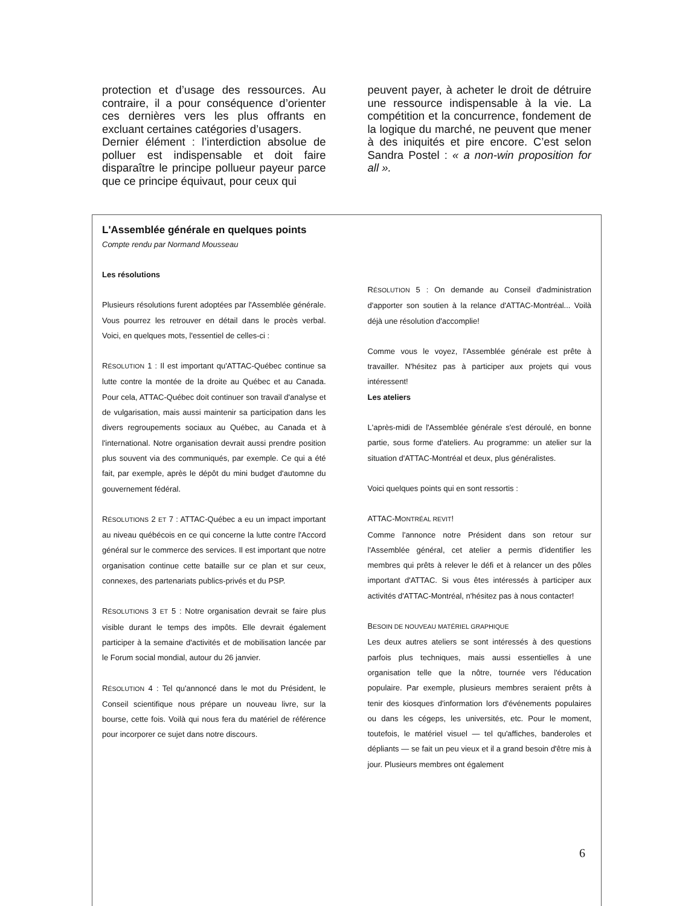protection et d’usage des ressources. Au contraire, il a pour conséquence d’orienter ces dernières vers les plus offrants en excluant certaines catégories d’usagers.
Dernier élément : l’interdiction absolue de polluer est indispensable et doit faire disparaître le principe pollueur payeur parce que ce principe équivaut, pour ceux qui
peuvent payer, à acheter le droit de détruire une ressource indispensable à la vie. La compétition et la concurrence, fondement de la logique du marché, ne peuvent que mener à des iniquités et pire encore. C’est selon Sandra Postel : « a non-win proposition for all ».
L'Assemblée générale en quelques points
Compte rendu par Normand Mousseau
Les résolutions
Plusieurs résolutions furent adoptées par l'Assemblée générale. Vous pourrez les retrouver en détail dans le procès verbal. Voici, en quelques mots, l'essentiel de celles-ci :
RÉSOLUTION 1 : Il est important qu'ATTAC-Québec continue sa lutte contre la montée de la droite au Québec et au Canada. Pour cela, ATTAC-Québec doit continuer son travail d'analyse et de vulgarisation, mais aussi maintenir sa participation dans les divers regroupements sociaux au Québec, au Canada et à l'international. Notre organisation devrait aussi prendre position plus souvent via des communiqués, par exemple. Ce qui a été fait, par exemple, après le dépôt du mini budget d'automne du gouvernement fédéral.
RÉSOLUTIONS 2 ET 7 : ATTAC-Québec a eu un impact important au niveau québécois en ce qui concerne la lutte contre l'Accord général sur le commerce des services. Il est important que notre organisation continue cette bataille sur ce plan et sur ceux, connexes, des partenariats publics-privés et du PSP.
RÉSOLUTIONS 3 ET 5 : Notre organisation devrait se faire plus visible durant le temps des impôts. Elle devrait également participer à la semaine d'activités et de mobilisation lancée par le Forum social mondial, autour du 26 janvier.
RÉSOLUTION 4 : Tel qu'annoncé dans le mot du Président, le Conseil scientifique nous prépare un nouveau livre, sur la bourse, cette fois. Voilà qui nous fera du matériel de référence pour incorporer ce sujet dans notre discours.
RÉSOLUTION 5 : On demande au Conseil d'administration d'apporter son soutien à la relance d'ATTAC-Montréal... Voilà déjà une résolution d'accomplie!
Comme vous le voyez, l'Assemblée générale est prête à travailler. N'hésitez pas à participer aux projets qui vous intéressent!
Les ateliers
L'après-midi de l'Assemblée générale s'est déroulé, en bonne partie, sous forme d'ateliers. Au programme: un atelier sur la situation d'ATTAC-Montréal et deux, plus généralistes.
Voici quelques points qui en sont ressortis :
ATTAC-MONTRÉAL REVIT!
Comme l'annonce notre Président dans son retour sur l'Assemblée général, cet atelier a permis d'identifier les membres qui prêts à relever le défi et à relancer un des pôles important d'ATTAC. Si vous êtes intéressés à participer aux activités d'ATTAC-Montréal, n'hésitez pas à nous contacter!
BESOIN DE NOUVEAU MATÉRIEL GRAPHIQUE
Les deux autres ateliers se sont intéressés à des questions parfois plus techniques, mais aussi essentielles à une organisation telle que la nôtre, tournée vers l'éducation populaire. Par exemple, plusieurs membres seraient prêts à tenir des kiosques d'information lors d'événements populaires ou dans les cégeps, les universités, etc. Pour le moment, toutefois, le matériel visuel — tel qu'affiches, banderoles et dépliants — se fait un peu vieux et il a grand besoin d'être mis à jour. Plusieurs membres ont également
6